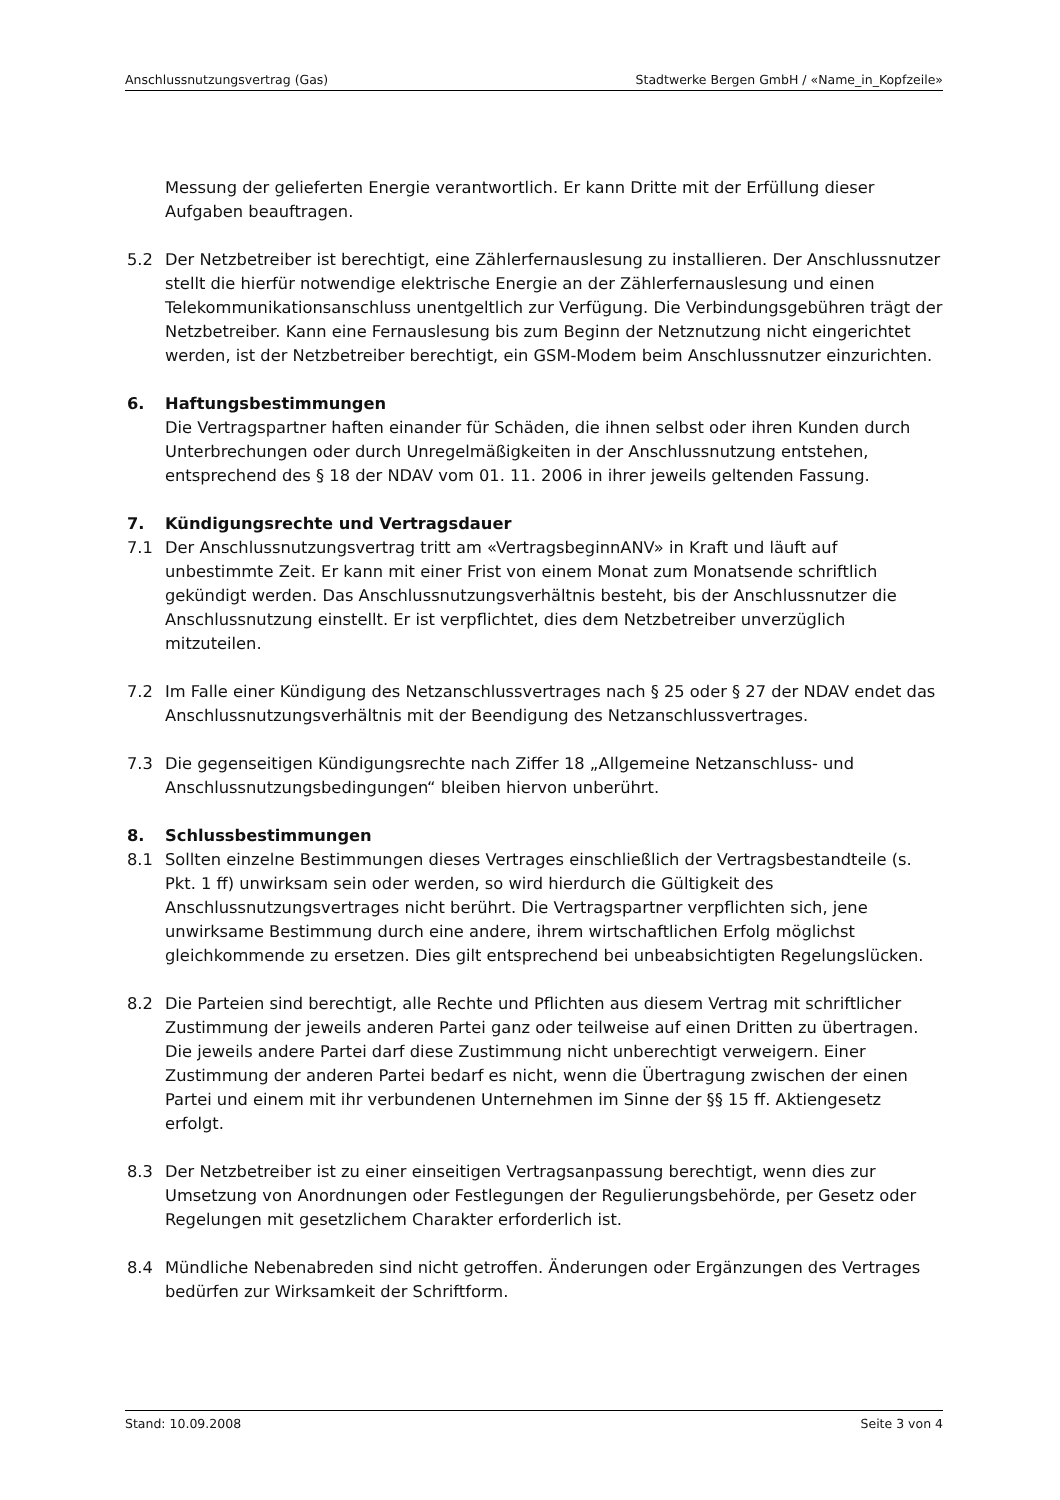Anschlussnutzungsvertrag (Gas) Stadtwerke Bergen GmbH / «Name_in_Kopfzeile»
Messung der gelieferten Energie verantwortlich. Er kann Dritte mit der Erfüllung dieser Aufgaben beauftragen.
5.2 Der Netzbetreiber ist berechtigt, eine Zählerfernauslesung zu installieren. Der Anschlussnutzer stellt die hierfür notwendige elektrische Energie an der Zählerfernauslesung und einen Telekommunikationsanschluss unentgeltlich zur Verfügung. Die Verbindungsgebühren trägt der Netzbetreiber. Kann eine Fernauslesung bis zum Beginn der Netznutzung nicht eingerichtet werden, ist der Netzbetreiber berechtigt, ein GSM-Modem beim Anschlussnutzer einzurichten.
6. Haftungsbestimmungen
Die Vertragspartner haften einander für Schäden, die ihnen selbst oder ihren Kunden durch Unterbrechungen oder durch Unregelmäßigkeiten in der Anschlussnutzung entstehen, entsprechend des § 18 der NDAV vom 01. 11. 2006 in ihrer jeweils geltenden Fassung.
7. Kündigungsrechte und Vertragsdauer
7.1 Der Anschlussnutzungsvertrag tritt am «VertragsbeginnANV» in Kraft und läuft auf unbestimmte Zeit. Er kann mit einer Frist von einem Monat zum Monatsende schriftlich gekündigt werden. Das Anschlussnutzungsverhältnis besteht, bis der Anschlussnutzer die Anschlussnutzung einstellt. Er ist verpflichtet, dies dem Netzbetreiber unverzüglich mitzuteilen.
7.2 Im Falle einer Kündigung des Netzanschlussvertrages nach § 25 oder § 27 der NDAV endet das Anschlussnutzungsverhältnis mit der Beendigung des Netzanschlussvertrages.
7.3 Die gegenseitigen Kündigungsrechte nach Ziffer 18 „Allgemeine Netzanschluss- und Anschlussnutzungsbedingungen“ bleiben hiervon unberührt.
8. Schlussbestimmungen
8.1 Sollten einzelne Bestimmungen dieses Vertrages einschließlich der Vertragsbestandteile (s. Pkt. 1 ff) unwirksam sein oder werden, so wird hierdurch die Gültigkeit des Anschlussnutzungsvertrages nicht berührt. Die Vertragspartner verpflichten sich, jene unwirksame Bestimmung durch eine andere, ihrem wirtschaftlichen Erfolg möglichst gleichkommende zu ersetzen. Dies gilt entsprechend bei unbeabsichtigten Regelungslücken.
8.2 Die Parteien sind berechtigt, alle Rechte und Pflichten aus diesem Vertrag mit schriftlicher Zustimmung der jeweils anderen Partei ganz oder teilweise auf einen Dritten zu übertragen. Die jeweils andere Partei darf diese Zustimmung nicht unberechtigt verweigern. Einer Zustimmung der anderen Partei bedarf es nicht, wenn die Übertragung zwischen der einen Partei und einem mit ihr verbundenen Unternehmen im Sinne der §§ 15 ff. Aktiengesetz erfolgt.
8.3 Der Netzbetreiber ist zu einer einseitigen Vertragsanpassung berechtigt, wenn dies zur Umsetzung von Anordnungen oder Festlegungen der Regulierungsbehörde, per Gesetz oder Regelungen mit gesetzlichem Charakter erforderlich ist.
8.4 Mündliche Nebenabreden sind nicht getroffen. Änderungen oder Ergänzungen des Vertrages bedürfen zur Wirksamkeit der Schriftform.
Stand: 10.09.2008 Seite 3 von 4